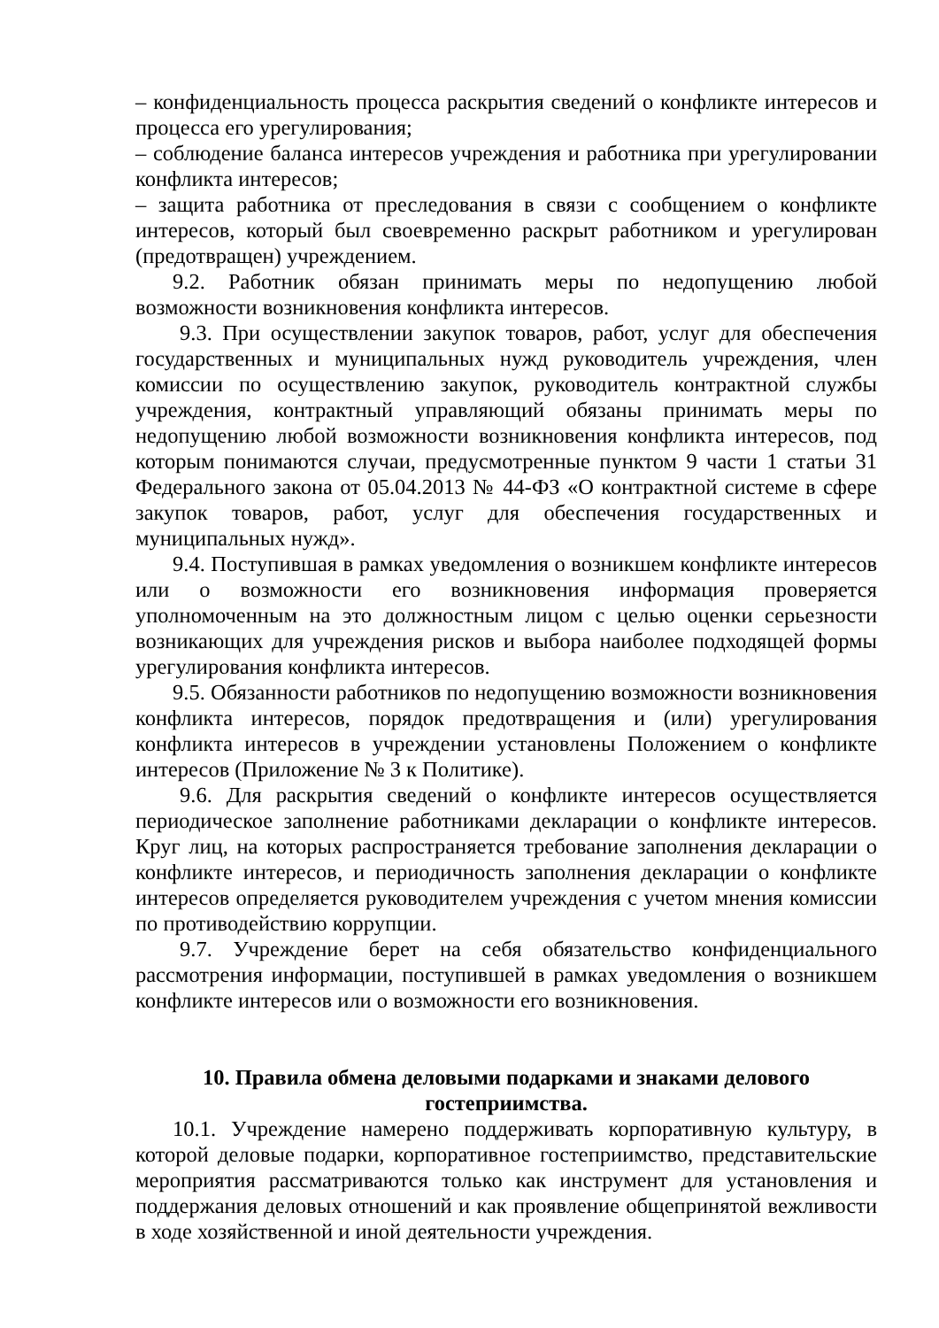– конфиденциальность процесса раскрытия сведений о конфликте интересов и процесса его урегулирования;
– соблюдение баланса интересов учреждения и работника при урегулировании конфликта интересов;
– защита работника от преследования в связи с сообщением о конфликте интересов, который был своевременно раскрыт работником и урегулирован (предотвращен) учреждением.
9.2. Работник обязан принимать меры по недопущению любой возможности возникновения конфликта интересов.
9.3. При осуществлении закупок товаров, работ, услуг для обеспечения государственных и муниципальных нужд руководитель учреждения, член комиссии по осуществлению закупок, руководитель контрактной службы учреждения, контрактный управляющий обязаны принимать меры по недопущению любой возможности возникновения конфликта интересов, под которым понимаются случаи, предусмотренные пунктом 9 части 1 статьи 31 Федерального закона от 05.04.2013 № 44-ФЗ «О контрактной системе в сфере закупок товаров, работ, услуг для обеспечения государственных и муниципальных нужд».
9.4. Поступившая в рамках уведомления о возникшем конфликте интересов или о возможности его возникновения информация проверяется уполномоченным на это должностным лицом с целью оценки серьезности возникающих для учреждения рисков и выбора наиболее подходящей формы урегулирования конфликта интересов.
9.5. Обязанности работников по недопущению возможности возникновения конфликта интересов, порядок предотвращения и (или) урегулирования конфликта интересов в учреждении установлены Положением о конфликте интересов (Приложение № 3 к Политике).
9.6. Для раскрытия сведений о конфликте интересов осуществляется периодическое заполнение работниками декларации о конфликте интересов. Круг лиц, на которых распространяется требование заполнения декларации о конфликте интересов, и периодичность заполнения декларации о конфликте интересов определяется руководителем учреждения с учетом мнения комиссии по противодействию коррупции.
9.7. Учреждение берет на себя обязательство конфиденциального рассмотрения информации, поступившей в рамках уведомления о возникшем конфликте интересов или о возможности его возникновения.
10. Правила обмена деловыми подарками и знаками делового гостеприимства.
10.1. Учреждение намерено поддерживать корпоративную культуру, в которой деловые подарки, корпоративное гостеприимство, представительские мероприятия рассматриваются только как инструмент для установления и поддержания деловых отношений и как проявление общепринятой вежливости в ходе хозяйственной и иной деятельности учреждения.